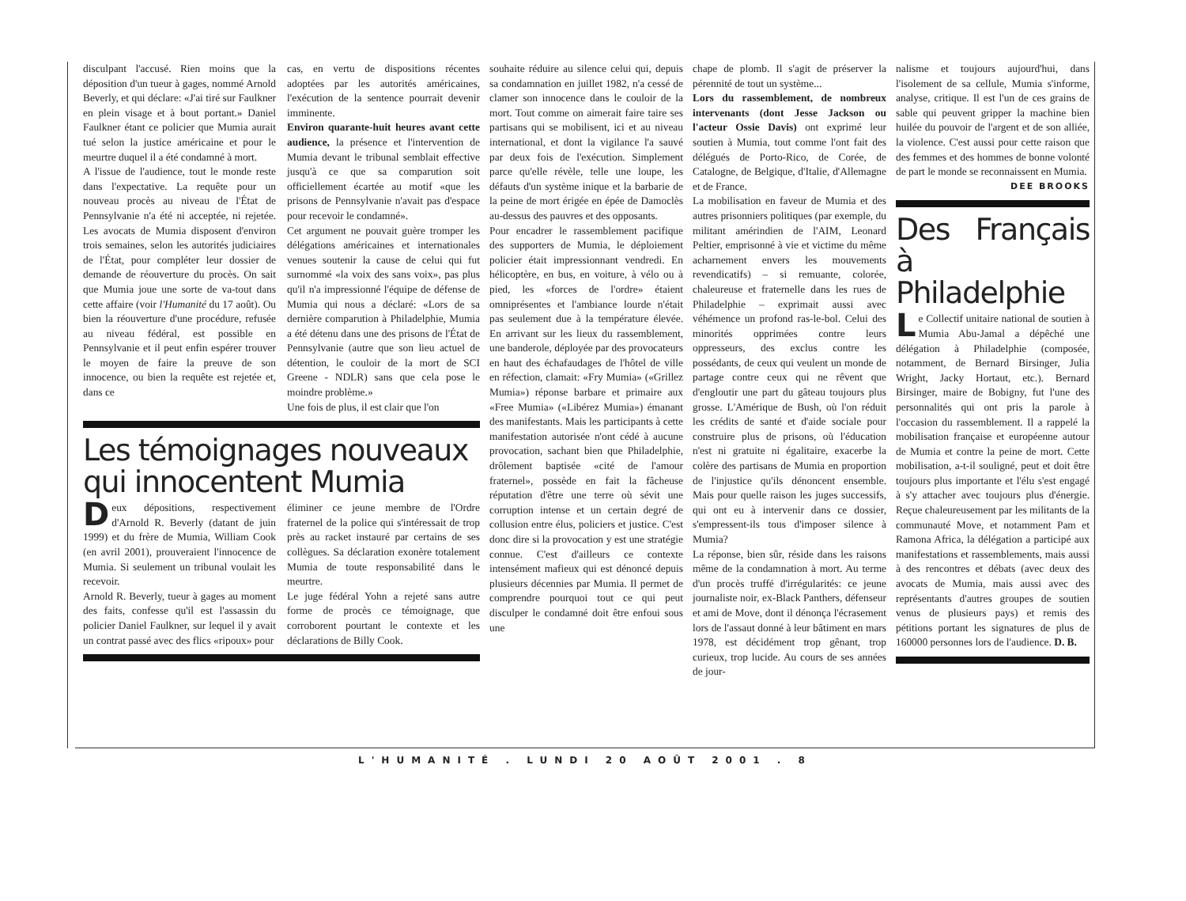disculpant l'accusé. Rien moins que la déposition d'un tueur à gages, nommé Arnold Beverly, et qui déclare: «J'ai tiré sur Faulkner en plein visage et à bout portant.» Daniel Faulkner étant ce policier que Mumia aurait tué selon la justice américaine et pour le meurtre duquel il a été condamné à mort.
A l'issue de l'audience, tout le monde reste dans l'expectative. La requête pour un nouveau procès au niveau de l'État de Pennsylvanie n'a été ni acceptée, ni rejetée. Les avocats de Mumia disposent d'environ trois semaines, selon les autorités judiciaires de l'État, pour compléter leur dossier de demande de réouverture du procès. On sait que Mumia joue une sorte de va-tout dans cette affaire (voir l'Humanité du 17 août). Ou bien la réouverture d'une procédure, refusée au niveau fédéral, est possible en Pennsylvanie et il peut enfin espérer trouver le moyen de faire la preuve de son innocence, ou bien la requête est rejetée et, dans ce
cas, en vertu de dispositions récentes adoptées par les autorités américaines, l'exécution de la sentence pourrait devenir imminente.
Environ quarante-huit heures avant cette audience, la présence et l'intervention de Mumia devant le tribunal semblait effective jusqu'à ce que sa comparution soit officiellement écartée au motif «que les prisons de Pennsylvanie n'avait pas d'espace pour recevoir le condamné».
Cet argument ne pouvait guère tromper les délégations américaines et internationales venues soutenir la cause de celui qui fut surnommé «la voix des sans voix», pas plus qu'il n'a impressionné l'équipe de défense de Mumia qui nous a déclaré: «Lors de sa dernière comparution à Philadelphie, Mumia a été détenu dans une des prisons de l'État de Pennsylvanie (autre que son lieu actuel de détention, le couloir de la mort de SCI Greene - NDLR) sans que cela pose le moindre problème.»
Une fois de plus, il est clair que l'on
Les témoignages nouveaux qui innocentent Mumia
Deux dépositions, respectivement d'Arnold R. Beverly (datant de juin 1999) et du frère de Mumia, William Cook (en avril 2001), prouveraient l'innocence de Mumia. Si seulement un tribunal voulait les recevoir.
Arnold R. Beverly, tueur à gages au moment des faits, confesse qu'il est l'assassin du policier Daniel Faulkner, sur lequel il y avait un contrat passé avec des flics «ripoux» pour
éliminer ce jeune membre de l'Ordre fraternel de la police qui s'intéressait de trop près au racket instauré par certains de ses collègues. Sa déclaration exonère totalement Mumia de toute responsabilité dans le meurtre.
Le juge fédéral Yohn a rejeté sans autre forme de procès ce témoignage, que corroborent pourtant le contexte et les déclarations de Billy Cook.
souhaite réduire au silence celui qui, depuis sa condamnation en juillet 1982, n'a cessé de clamer son innocence dans le couloir de la mort. Tout comme on aimerait faire taire ses partisans qui se mobilisent, ici et au niveau international, et dont la vigilance l'a sauvé par deux fois de l'exécution. Simplement parce qu'elle révèle, telle une loupe, les défauts d'un système inique et la barbarie de la peine de mort érigée en épée de Damoclès au-dessus des pauvres et des opposants.
Pour encadrer le rassemblement pacifique des supporters de Mumia, le déploiement policier était impressionnant vendredi. En hélicoptère, en bus, en voiture, à vélo ou à pied, les «forces de l'ordre» étaient omniprésentes et l'ambiance lourde n'était pas seulement due à la température élevée. En arrivant sur les lieux du rassemblement, une banderole, déployée par des provocateurs en haut des échafaudages de l'hôtel de ville en réfection, clamait: «Fry Mumia» («Grillez Mumia») réponse barbare et primaire aux «Free Mumia» («Libérez Mumia») émanant des manifestants. Mais les participants à cette manifestation autorisée n'ont cédé à aucune provocation, sachant bien que Philadelphie, drôlement baptisée «cité de l'amour fraternel», possède en fait la fâcheuse réputation d'être une terre où sévit une corruption intense et un certain degré de collusion entre élus, policiers et justice. C'est donc dire si la provocation y est une stratégie connue. C'est d'ailleurs ce contexte intensément mafieux qui est dénoncé depuis plusieurs décennies par Mumia. Il permet de comprendre pourquoi tout ce qui peut disculper le condamné doit être enfoui sous une
chape de plomb. Il s'agit de préserver la pérennité de tout un système...
Lors du rassemblement, de nombreux intervenants (dont Jesse Jackson ou l'acteur Ossie Davis) ont exprimé leur soutien à Mumia, tout comme l'ont fait des délégués de Porto-Rico, de Corée, de Catalogne, de Belgique, d'Italie, d'Allemagne et de France.
La mobilisation en faveur de Mumia et des autres prisonniers politiques (par exemple, du militant amérindien de l'AIM, Leonard Peltier, emprisonné à vie et victime du même acharnement envers les mouvements revendicatifs) – si remuante, colorée, chaleureuse et fraternelle dans les rues de Philadelphie – exprimait aussi avec véhémence un profond ras-le-bol. Celui des minorités opprimées contre leurs oppresseurs, des exclus contre les possédants, de ceux qui veulent un monde de partage contre ceux qui ne rêvent que d'engloutir une part du gâteau toujours plus grosse. L'Amérique de Bush, où l'on réduit les crédits de santé et d'aide sociale pour construire plus de prisons, où l'éducation n'est ni gratuite ni égalitaire, exacerbe la colère des partisans de Mumia en proportion de l'injustice qu'ils dénoncent ensemble. Mais pour quelle raison les juges successifs, qui ont eu à intervenir dans ce dossier, s'empressent-ils tous d'imposer silence à Mumia?
La réponse, bien sûr, réside dans les raisons même de la condamnation à mort. Au terme d'un procès truffé d'irrégularités: ce jeune journaliste noir, ex-Black Panthers, défenseur et ami de Move, dont il dénonça l'écrasement lors de l'assaut donné à leur bâtiment en mars 1978, est décidément trop gênant, trop curieux, trop lucide. Au cours de ses années de jour-
nalisme et toujours aujourd'hui, dans l'isolement de sa cellule, Mumia s'informe, analyse, critique. Il est l'un de ces grains de sable qui peuvent gripper la machine bien huilée du pouvoir de l'argent et de son alliée, la violence. C'est aussi pour cette raison que des femmes et des hommes de bonne volonté de part le monde se reconnaissent en Mumia.
DEE BROOKS
Des Français à Philadelphie
Le Collectif unitaire national de soutien à Mumia Abu-Jamal a dépêché une délégation à Philadelphie (composée, notamment, de Bernard Birsinger, Julia Wright, Jacky Hortaut, etc.). Bernard Birsinger, maire de Bobigny, fut l'une des personnalités qui ont pris la parole à l'occasion du rassemblement. Il a rappelé la mobilisation française et européenne autour de Mumia et contre la peine de mort. Cette mobilisation, a-t-il souligné, peut et doit être toujours plus importante et l'élu s'est engagé à s'y attacher avec toujours plus d'énergie. Reçue chaleureusement par les militants de la communauté Move, et notamment Pam et Ramona Africa, la délégation a participé aux manifestations et rassemblements, mais aussi à des rencontres et débats (avec deux des avocats de Mumia, mais aussi avec des représentants d'autres groupes de soutien venus de plusieurs pays) et remis des pétitions portant les signatures de plus de 160000 personnes lors de l'audience. D. B.
L'HUMANITÉ . LUNDI 20 AOÛT 2001 . 8